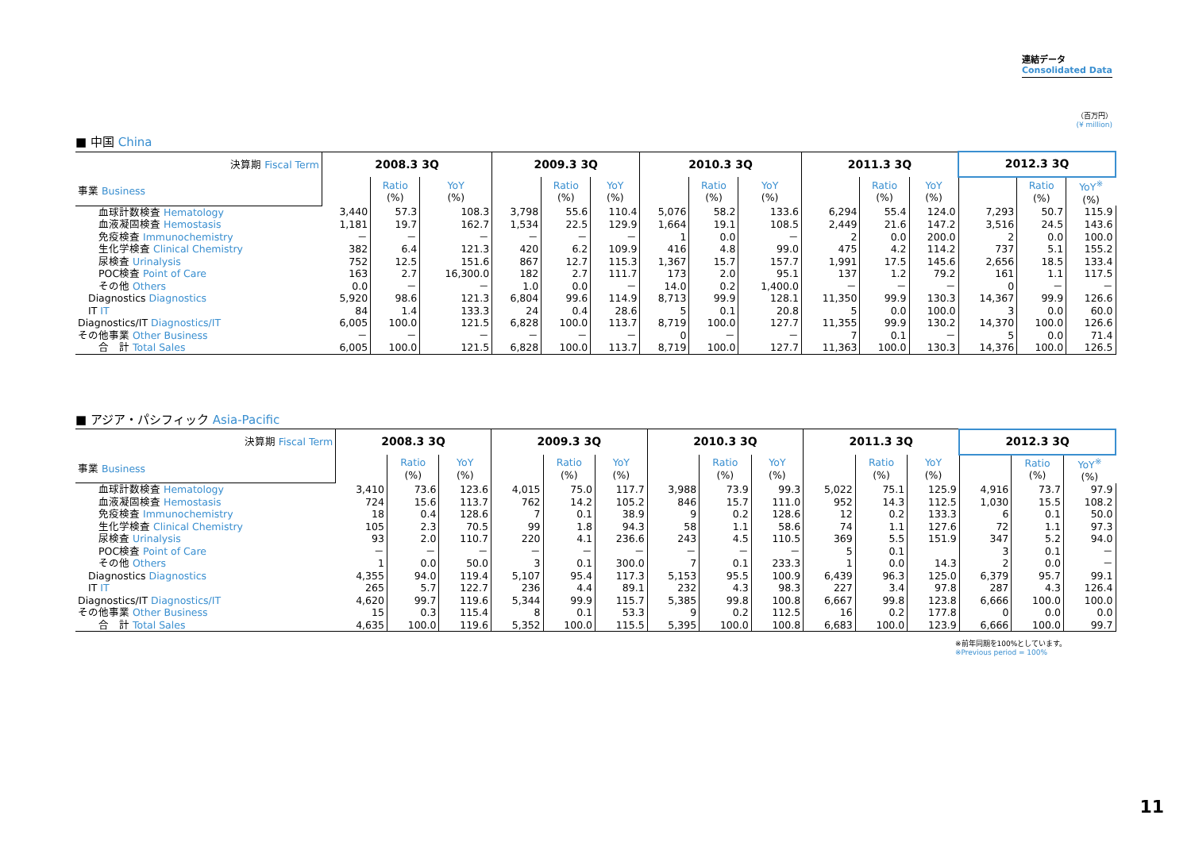連結データ
Consolidated Data
（百万円）
(¥ million)
■ 中国 China
| 決算期 Fiscal Term | 2008.3 3Q | | | 2009.3 3Q | | | 2010.3 3Q | | | 2011.3 3Q | | | 2012.3 3Q | | |
| --- | --- | --- | --- | --- | --- | --- | --- | --- | --- | --- | --- | --- | --- | --- | --- |
| 事業 Business | | Ratio (%) | YoY (%) | | Ratio (%) | YoY (%) | | Ratio (%) | YoY (%) | | Ratio (%) | YoY (%) | | Ratio (%) | YoY<sup>※</sup> (%) |
| 血球計数検査 Hematology | 3,440 | 57.3 | 108.3 | 3,798 | 55.6 | 110.4 | 5,076 | 58.2 | 133.6 | 6,294 | 55.4 | 124.0 | 7,293 | 50.7 | 115.9 |
| 血液凝固検査 Hemostasis | 1,181 | 19.7 | 162.7 | 1,534 | 22.5 | 129.9 | 1,664 | 19.1 | 108.5 | 2,449 | 21.6 | 147.2 | 3,516 | 24.5 | 143.6 |
| 免疫検査 Immunochemistry | － | － | － | － | － | － | 1 | 0.0 | － | 2 | 0.0 | 200.0 | 2 | 0.0 | 100.0 |
| 生化学検査 Clinical Chemistry | 382 | 6.4 | 121.3 | 420 | 6.2 | 109.9 | 416 | 4.8 | 99.0 | 475 | 4.2 | 114.2 | 737 | 5.1 | 155.2 |
| 尿検査 Urinalysis | 752 | 12.5 | 151.6 | 867 | 12.7 | 115.3 | 1,367 | 15.7 | 157.7 | 1,991 | 17.5 | 145.6 | 2,656 | 18.5 | 133.4 |
| POC検査 Point of Care | 163 | 2.7 | 16,300.0 | 182 | 2.7 | 111.7 | 173 | 2.0 | 95.1 | 137 | 1.2 | 79.2 | 161 | 1.1 | 117.5 |
| その他 Others | 0.0 | － | － | 1.0 | 0.0 | － | 14.0 | 0.2 | 1,400.0 | － | － | － | 0 | － | － |
| Diagnostics Diagnostics | 5,920 | 98.6 | 121.3 | 6,804 | 99.6 | 114.9 | 8,713 | 99.9 | 128.1 | 11,350 | 99.9 | 130.3 | 14,367 | 99.9 | 126.6 |
| IT IT | 84 | 1.4 | 133.3 | 24 | 0.4 | 28.6 | 5 | 0.1 | 20.8 | 5 | 0.0 | 100.0 | 3 | 0.0 | 60.0 |
| Diagnostics/IT Diagnostics/IT | 6,005 | 100.0 | 121.5 | 6,828 | 100.0 | 113.7 | 8,719 | 100.0 | 127.7 | 11,355 | 99.9 | 130.2 | 14,370 | 100.0 | 126.6 |
| その他事業 Other Business | － | － | － | － | － | － | 0 | － | － | 7 | 0.1 | － | 5 | 0.0 | 71.4 |
| 合 計 Total Sales | 6,005 | 100.0 | 121.5 | 6,828 | 100.0 | 113.7 | 8,719 | 100.0 | 127.7 | 11,363 | 100.0 | 130.3 | 14,376 | 100.0 | 126.5 |
■ アジア・パシフィック Asia-Pacific
| 決算期 Fiscal Term | 2008.3 3Q | | | 2009.3 3Q | | | 2010.3 3Q | | | 2011.3 3Q | | | 2012.3 3Q | | |
| --- | --- | --- | --- | --- | --- | --- | --- | --- | --- | --- | --- | --- | --- | --- | --- |
| 事業 Business | | Ratio (%) | YoY (%) | | Ratio (%) | YoY (%) | | Ratio (%) | YoY (%) | | Ratio (%) | YoY (%) | | Ratio (%) | YoY<sup>※</sup> (%) |
| 血球計数検査 Hematology | 3,410 | 73.6 | 123.6 | 4,015 | 75.0 | 117.7 | 3,988 | 73.9 | 99.3 | 5,022 | 75.1 | 125.9 | 4,916 | 73.7 | 97.9 |
| 血液凝固検査 Hemostasis | 724 | 15.6 | 113.7 | 762 | 14.2 | 105.2 | 846 | 15.7 | 111.0 | 952 | 14.3 | 112.5 | 1,030 | 15.5 | 108.2 |
| 免疫検査 Immunochemistry | 18 | 0.4 | 128.6 | 7 | 0.1 | 38.9 | 9 | 0.2 | 128.6 | 12 | 0.2 | 133.3 | 6 | 0.1 | 50.0 |
| 生化学検査 Clinical Chemistry | 105 | 2.3 | 70.5 | 99 | 1.8 | 94.3 | 58 | 1.1 | 58.6 | 74 | 1.1 | 127.6 | 72 | 1.1 | 97.3 |
| 尿検査 Urinalysis | 93 | 2.0 | 110.7 | 220 | 4.1 | 236.6 | 243 | 4.5 | 110.5 | 369 | 5.5 | 151.9 | 347 | 5.2 | 94.0 |
| POC検査 Point of Care | － | － | － | － | － | － | － | － | － | 5 | 0.1 | | 3 | 0.1 | － |
| その他 Others | 1 | 0.0 | 50.0 | 3 | 0.1 | 300.0 | 7 | 0.1 | 233.3 | 1 | 0.0 | 14.3 | 2 | 0.0 | － |
| Diagnostics Diagnostics | 4,355 | 94.0 | 119.4 | 5,107 | 95.4 | 117.3 | 5,153 | 95.5 | 100.9 | 6,439 | 96.3 | 125.0 | 6,379 | 95.7 | 99.1 |
| IT IT | 265 | 5.7 | 122.7 | 236 | 4.4 | 89.1 | 232 | 4.3 | 98.3 | 227 | 3.4 | 97.8 | 287 | 4.3 | 126.4 |
| Diagnostics/IT Diagnostics/IT | 4,620 | 99.7 | 119.6 | 5,344 | 99.9 | 115.7 | 5,385 | 99.8 | 100.8 | 6,667 | 99.8 | 123.8 | 6,666 | 100.0 | 100.0 |
| その他事業 Other Business | 15 | 0.3 | 115.4 | 8 | 0.1 | 53.3 | 9 | 0.2 | 112.5 | 16 | 0.2 | 177.8 | 0 | 0.0 | 0.0 |
| 合 計 Total Sales | 4,635 | 100.0 | 119.6 | 5,352 | 100.0 | 115.5 | 5,395 | 100.0 | 100.8 | 6,683 | 100.0 | 123.9 | 6,666 | 100.0 | 99.7 |
※前年同期を100%としています。
※Previous period = 100%
11